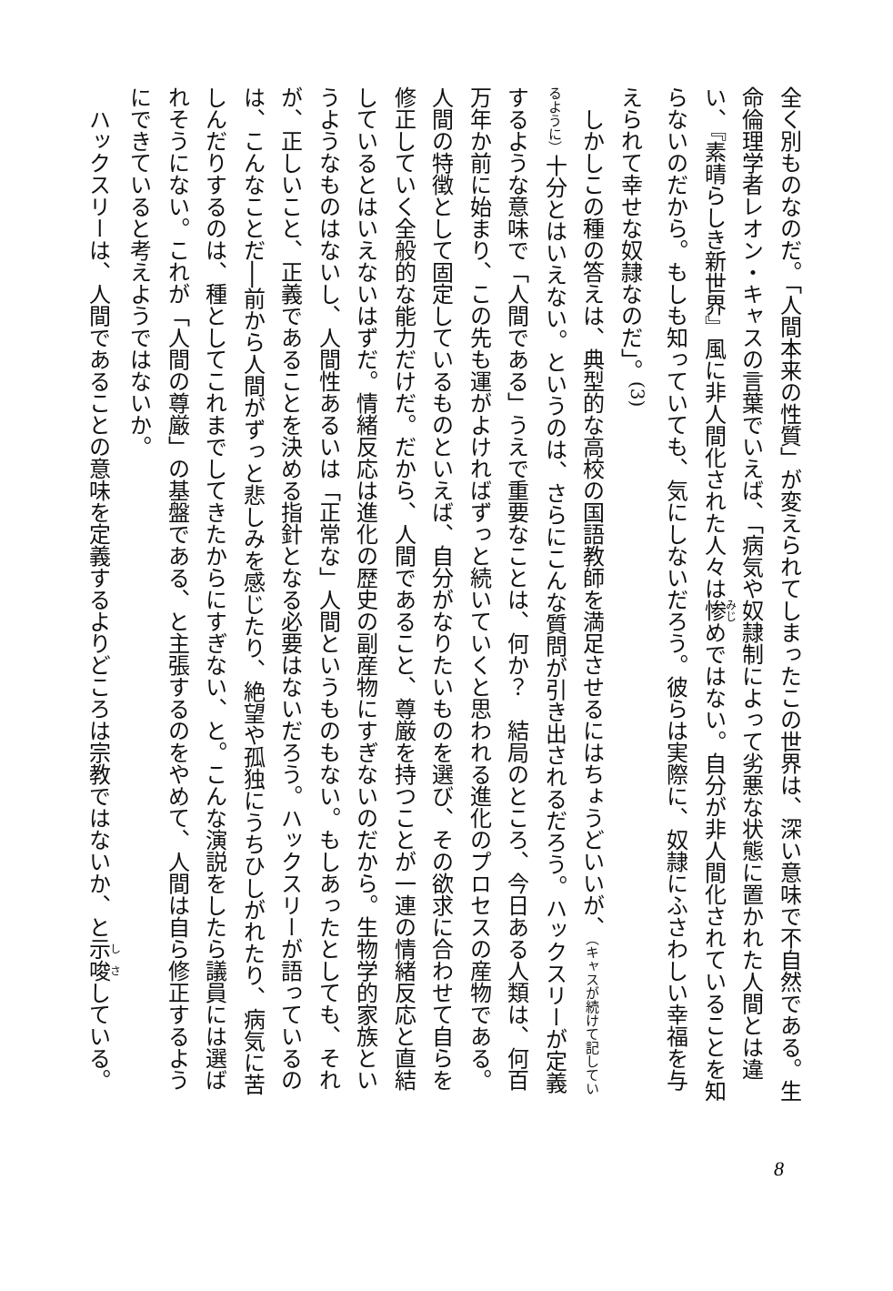全く別ものなのだ。「人間本来の性質」が変えられてしまったこの世界は、深い意味で不自然である。生命倫理学者レオン・キャスの言葉でいえば、「病気や奴隷制によって劣悪な状態に置かれた人間とは違い、『素晴らしき新世界』風に非人間化された人々は惨めではない。自分が非人間化されていることを知らないのだから。もしも知っていても、気にしないだろう。彼らは実際に、奴隷にふさわしい幸福を与えられて幸せな奴隷なのだ」。<sup>(3)</sup>
しかしこの種の答えは、典型的な高校の国語教師を満足させるにはちょうどいいが、（キャスが続けて記しているように）十分とはいえない。というのは、さらにこんな質問が引き出されるだろう。ハックスリーが定義するような意味で「人間である」うえで重要なことは、何か？　結局のところ、今日ある人類は、何百万年か前に始まり、この先も運がよければずっと続いていくと思われる進化のプロセスの産物である。人間の特徴として固定しているものといえば、自分がなりたいものを選び、その欲求に合わせて自らを修正していく全般的な能力だけだ。だから、人間であること、尊厳を持つことが一連の情緒反応と直結しているとはいえないはずだ。情緒反応は進化の歴史の副産物にすぎないのだから。生物学的家族というようなものはないし、人間性あるいは「正常な」人間というものもない。もしあったとしても、それが、正しいこと、正義であることを決める指針となる必要はないだろう。ハックスリーが語っているのは、こんなことだ──前から人間がずっと悲しみを感じたり、絶望や孤独にうちひしがれたり、病気に苦しんだりするのは、種としてこれまでしてきたからにすぎない、と。こんな演説をしたら議員には選ばれそうにない。これが「人間の尊厳」の基盤である、と主張するのをやめて、人間は自ら修正するようにできていると考えようではないか。
ハックスリーは、人間であることの意味を定義するよりどころは宗教ではないか、と示唆している。
8